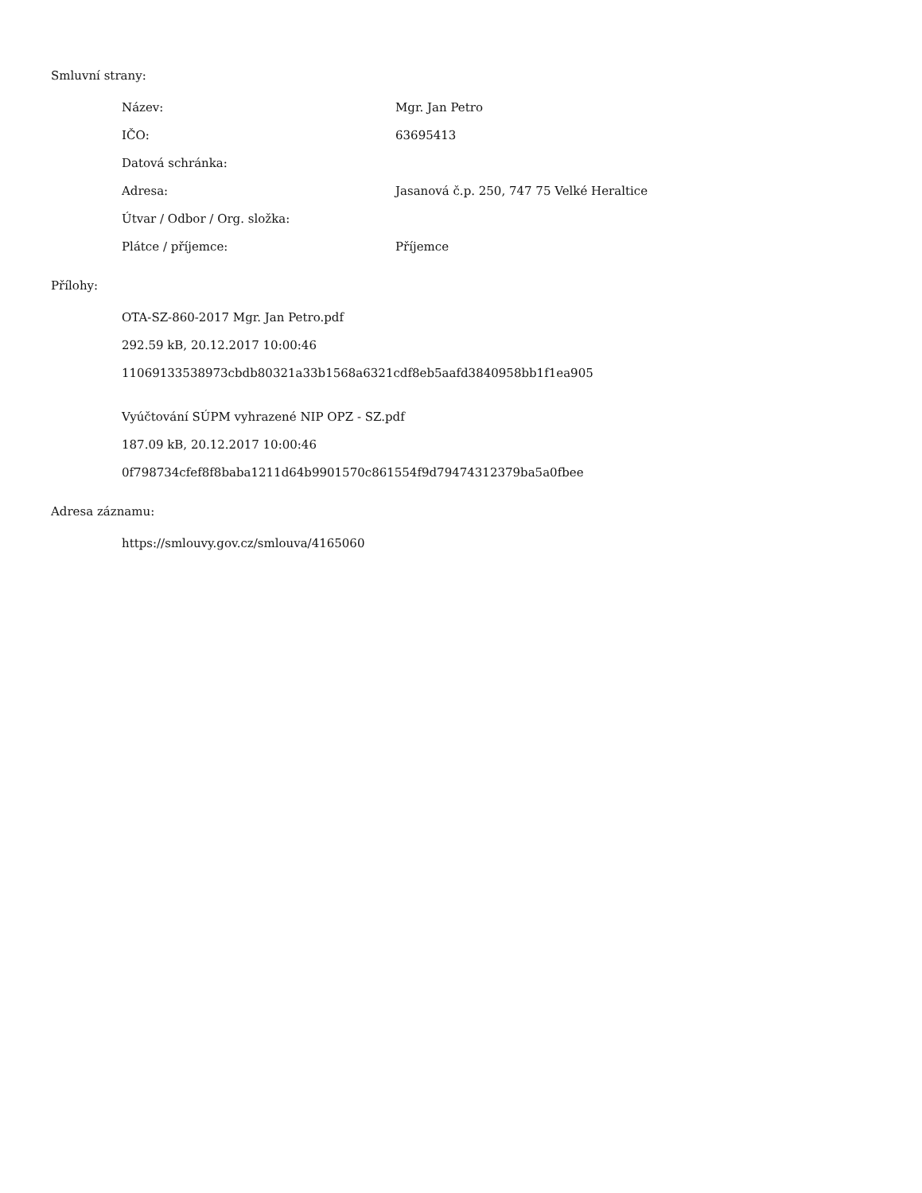Smluvní strany:
Název: Mgr. Jan Petro
IČO: 63695413
Datová schránka:
Adresa: Jasanová č.p. 250, 747 75 Velké Heraltice
Útvar / Odbor / Org. složka:
Plátce / příjemce: Příjemce
Přílohy:
OTA-SZ-860-2017 Mgr. Jan Petro.pdf
292.59 kB, 20.12.2017 10:00:46
11069133538973cbdb80321a33b1568a6321cdf8eb5aafd3840958bb1f1ea905
Vyúčtování SÚPM vyhrazené NIP OPZ - SZ.pdf
187.09 kB, 20.12.2017 10:00:46
0f798734cfef8f8baba1211d64b9901570c861554f9d79474312379ba5a0fbee
Adresa záznamu:
https://smlouvy.gov.cz/smlouva/4165060